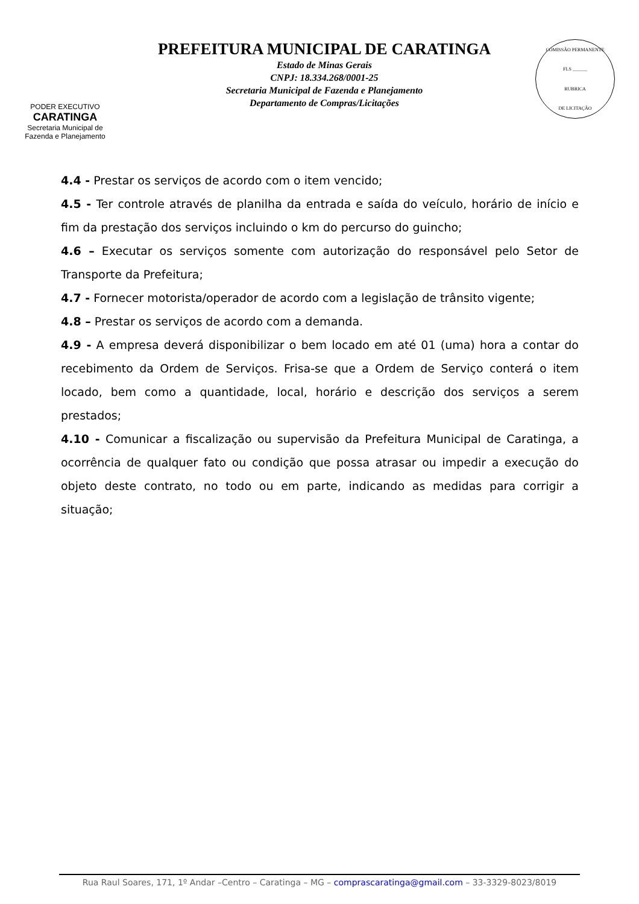PODER EXECUTIVO
CARATINGA
Secretaria Municipal de
Fazenda e Planejamento
PREFEITURA MUNICIPAL DE CARATINGA
Estado de Minas Gerais
CNPJ: 18.334.268/0001-25
Secretaria Municipal de Fazenda e Planejamento
Departamento de Compras/Licitações
COMISSÃO PERMANENTE
FLS ______
RUBRICA
DE LICITAÇÃO
4.4 - Prestar os serviços de acordo com o item vencido;
4.5 - Ter controle através de planilha da entrada e saída do veículo, horário de início e fim da prestação dos serviços incluindo o km do percurso do guincho;
4.6 – Executar os serviços somente com autorização do responsável pelo Setor de Transporte da Prefeitura;
4.7 - Fornecer motorista/operador de acordo com a legislação de trânsito vigente;
4.8 – Prestar os serviços de acordo com a demanda.
4.9 - A empresa deverá disponibilizar o bem locado em até 01 (uma) hora a contar do recebimento da Ordem de Serviços. Frisa-se que a Ordem de Serviço conterá o item locado, bem como a quantidade, local, horário e descrição dos serviços a serem prestados;
4.10 - Comunicar a fiscalização ou supervisão da Prefeitura Municipal de Caratinga, a ocorrência de qualquer fato ou condição que possa atrasar ou impedir a execução do objeto deste contrato, no todo ou em parte, indicando as medidas para corrigir a situação;
Rua Raul Soares, 171, 1º Andar –Centro – Caratinga – MG – comprascaratinga@gmail.com – 33-3329-8023/8019